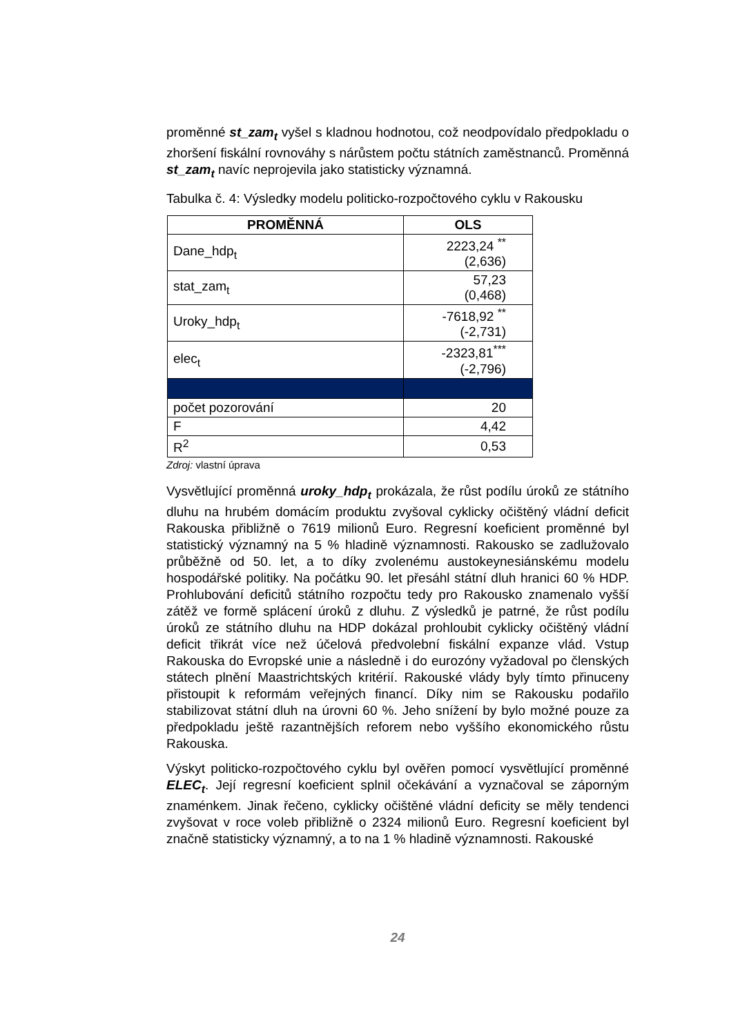proměnné st_zam<sub>t</sub> vyšel s kladnou hodnotou, což neodpovídalo předpokladu o zhoršení fiskální rovnováhy s nárůstem počtu státních zaměstnanců. Proměnná st_zam<sub>t</sub> navíc neprojevila jako statisticky významná.
Tabulka č. 4: Výsledky modelu politicko-rozpočtového cyklu v Rakousku
| PROMĚNNÁ | OLS |
| --- | --- |
| Dane_hdp<sub>t</sub> | 2223,24 <sup>**</sup> (2,636) |
| stat_zam<sub>t</sub> | 57,23 (0,468) |
| Uroky_hdp<sub>t</sub> | -7618,92 <sup>**</sup> (-2,731) |
| elec<sub>t</sub> | -2323,81<sup>***</sup> (-2,796) |
| počet pozorování | 20 |
| F | 4,42 |
| R<sup>2</sup> | 0,53 |
Zdroj: vlastní úprava
Vysvětlující proměnná uroky_hdp<sub>t</sub> prokázala, že růst podílu úroků ze státního dluhu na hrubém domácím produktu zvyšoval cyklicky očištěný vládní deficit Rakouska přibližně o 7619 milionů Euro. Regresní koeficient proměnné byl statistický významný na 5 % hladině významnosti. Rakousko se zadlužovalo průběžně od 50. let, a to díky zvolenému austokeynesiánskému modelu hospodářské politiky. Na počátku 90. let přesáhl státní dluh hranici 60 % HDP. Prohlubování deficitů státního rozpočtu tedy pro Rakousko znamenalo vyšší zátěž ve formě splácení úroků z dluhu. Z výsledků je patrné, že růst podílu úroků ze státního dluhu na HDP dokázal prohloubit cyklicky očištěný vládní deficit třikrát více než účelová předvolební fiskální expanze vlád. Vstup Rakouska do Evropské unie a následně i do eurozóny vyžadoval po členských státech plnění Maastrichtských kritérií. Rakouské vlády byly tímto přinuceny přistoupit k reformám veřejných financí. Díky nim se Rakousku podařilo stabilizovat státní dluh na úrovni 60 %. Jeho snížení by bylo možné pouze za předpokladu ještě razantnějších reforem nebo vyššího ekonomického růstu Rakouska.
Výskyt politicko-rozpočtového cyklu byl ověřen pomocí vysvětlující proměnné ELEC<sub>t</sub>. Její regresní koeficient splnil očekávání a vyznačoval se záporným znaménkem. Jinak řečeno, cyklicky očištěné vládní deficity se měly tendenci zvyšovat v roce voleb přibližně o 2324 milionů Euro. Regresní koeficient byl značně statisticky významný, a to na 1 % hladině významnosti. Rakouské
24